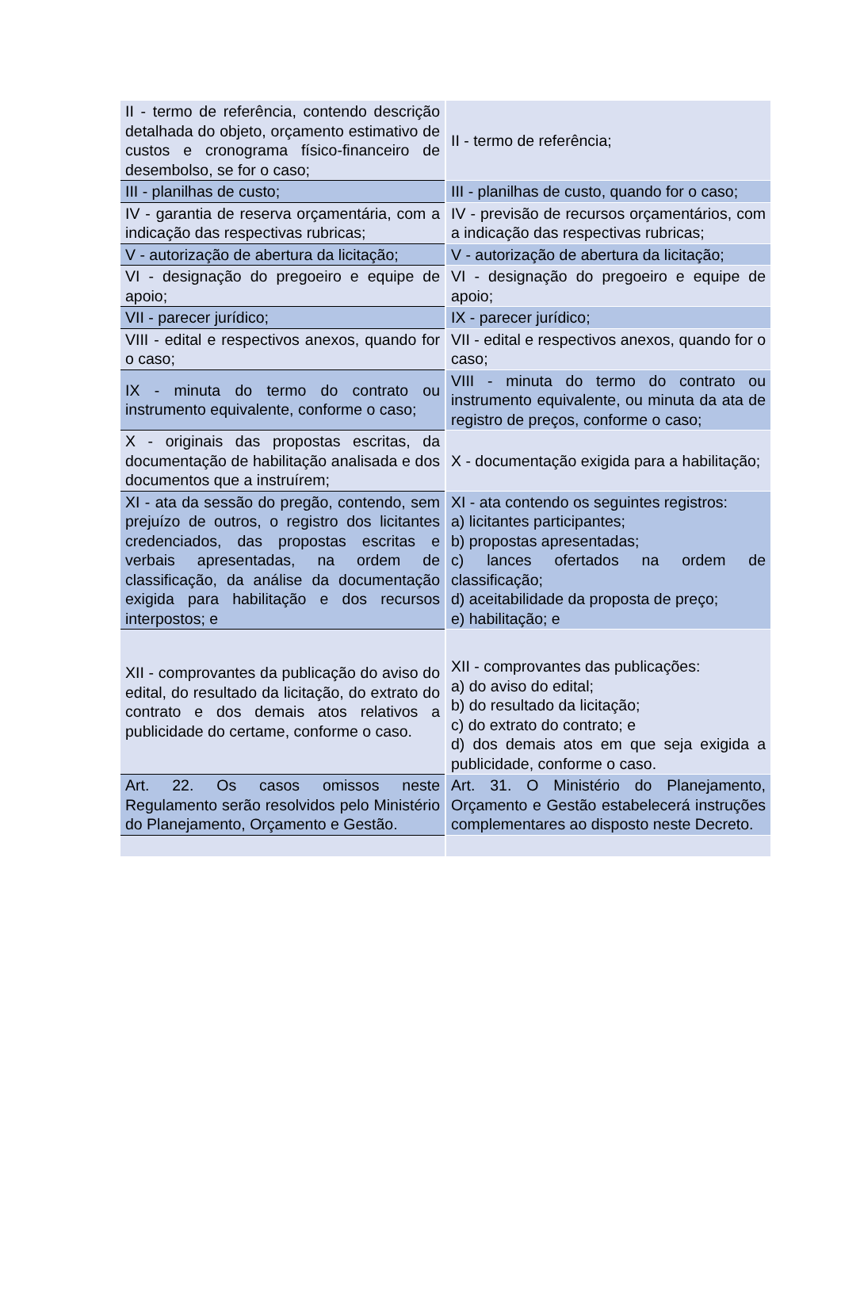| II - termo de referência, contendo descrição detalhada do objeto, orçamento estimativo de custos e cronograma físico-financeiro de desembolso, se for o caso; | II - termo de referência; |
| III - planilhas de custo; | III - planilhas de custo, quando for o caso; |
| IV - garantia de reserva orçamentária, com a indicação das respectivas rubricas; | IV - previsão de recursos orçamentários, com a indicação das respectivas rubricas; |
| V - autorização de abertura da licitação; | V - autorização de abertura da licitação; |
| VI - designação do pregoeiro e equipe de apoio; | VI - designação do pregoeiro e equipe de apoio; |
| VII - parecer jurídico; | IX - parecer jurídico; |
| VIII - edital e respectivos anexos, quando for o caso; | VII - edital e respectivos anexos, quando for o caso; |
| IX - minuta do termo do contrato ou instrumento equivalente, conforme o caso; | VIII - minuta do termo do contrato ou instrumento equivalente, ou minuta da ata de registro de preços, conforme o caso; |
| X - originais das propostas escritas, da documentação de habilitação analisada e dos documentos que a instruírem; | X - documentação exigida para a habilitação; |
| XI - ata da sessão do pregão, contendo, sem prejuízo de outros, o registro dos licitantes credenciados, das propostas escritas e verbais apresentadas, na ordem de classificação, da análise da documentação exigida para habilitação e dos recursos interpostos; e | XI - ata contendo os seguintes registros: a) licitantes participantes; b) propostas apresentadas; c) lances ofertados na ordem de classificação; d) aceitabilidade da proposta de preço; e) habilitação; e |
| XII - comprovantes da publicação do aviso do edital, do resultado da licitação, do extrato do contrato e dos demais atos relativos a publicidade do certame, conforme o caso. | XII - comprovantes das publicações: a) do aviso do edital; b) do resultado da licitação; c) do extrato do contrato; e d) dos demais atos em que seja exigida a publicidade, conforme o caso. |
| Art. 22. Os casos omissos neste Regulamento serão resolvidos pelo Ministério do Planejamento, Orçamento e Gestão. | Art. 31. O Ministério do Planejamento, Orçamento e Gestão estabelecerá instruções complementares ao disposto neste Decreto. |